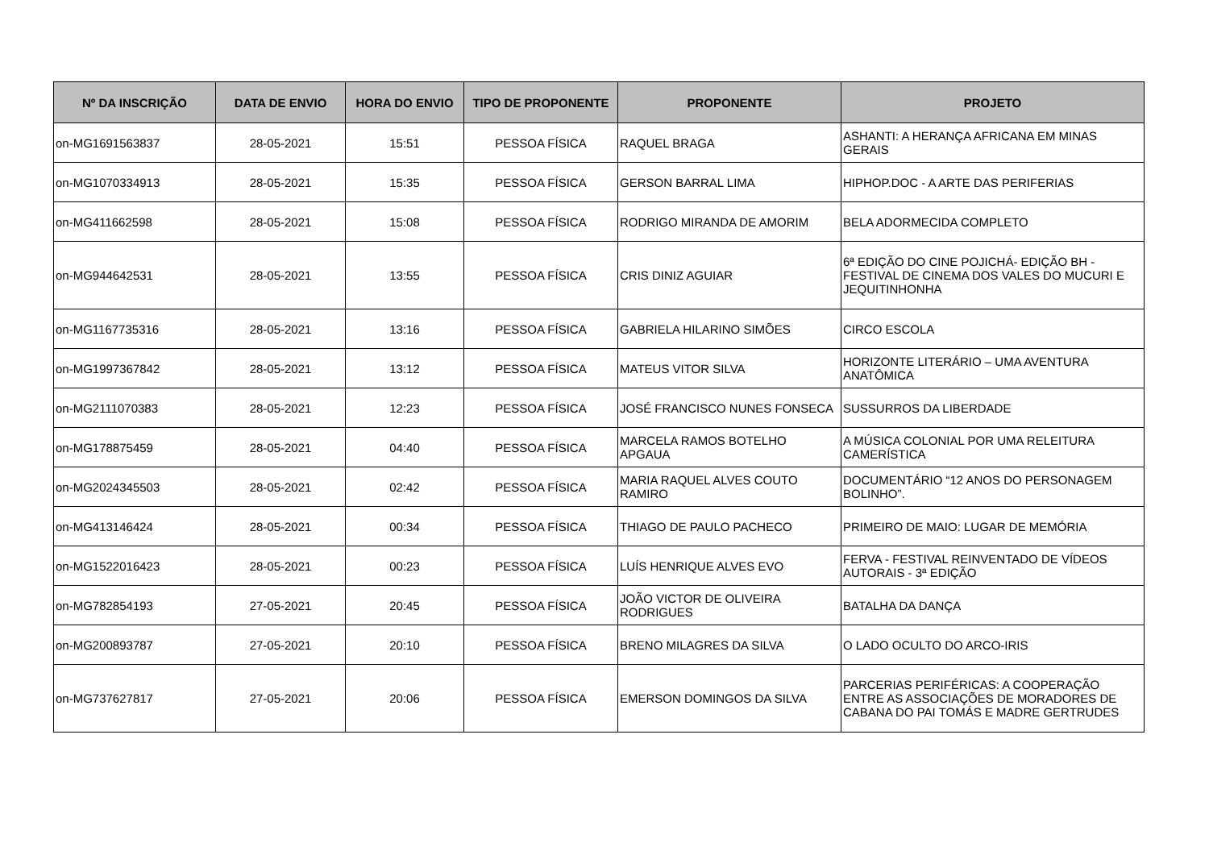| Nº DA INSCRIÇÃO | DATA DE ENVIO | HORA DO ENVIO | TIPO DE PROPONENTE | PROPONENTE | PROJETO |
| --- | --- | --- | --- | --- | --- |
| on-MG1691563837 | 28-05-2021 | 15:51 | PESSOA FÍSICA | RAQUEL BRAGA | ASHANTI: A HERANÇA AFRICANA EM MINAS GERAIS |
| on-MG1070334913 | 28-05-2021 | 15:35 | PESSOA FÍSICA | GERSON BARRAL LIMA | HIPHOP.DOC - A ARTE DAS PERIFERIAS |
| on-MG411662598 | 28-05-2021 | 15:08 | PESSOA FÍSICA | RODRIGO MIRANDA DE AMORIM | BELA ADORMECIDA COMPLETO |
| on-MG944642531 | 28-05-2021 | 13:55 | PESSOA FÍSICA | CRIS DINIZ AGUIAR | 6ª EDIÇÃO DO CINE POJICHÁ- EDIÇÃO BH - FESTIVAL DE CINEMA DOS VALES DO MUCURI E JEQUITINHONHA |
| on-MG1167735316 | 28-05-2021 | 13:16 | PESSOA FÍSICA | GABRIELA HILARINO SIMÕES | CIRCO ESCOLA |
| on-MG1997367842 | 28-05-2021 | 13:12 | PESSOA FÍSICA | MATEUS VITOR SILVA | HORIZONTE LITERÁRIO – UMA AVENTURA ANATÔMICA |
| on-MG2111070383 | 28-05-2021 | 12:23 | PESSOA FÍSICA | JOSÉ FRANCISCO NUNES FONSECA | SUSSURROS DA LIBERDADE |
| on-MG178875459 | 28-05-2021 | 04:40 | PESSOA FÍSICA | MARCELA RAMOS BOTELHO APGAUA | A MÚSICA COLONIAL POR UMA RELEITURA CAMERÍSTICA |
| on-MG2024345503 | 28-05-2021 | 02:42 | PESSOA FÍSICA | MARIA RAQUEL ALVES COUTO RAMIRO | DOCUMENTÁRIO “12 ANOS DO PERSONAGEM BOLINHO”. |
| on-MG413146424 | 28-05-2021 | 00:34 | PESSOA FÍSICA | THIAGO DE PAULO PACHECO | PRIMEIRO DE MAIO: LUGAR DE MEMÓRIA |
| on-MG1522016423 | 28-05-2021 | 00:23 | PESSOA FÍSICA | LUÍS HENRIQUE ALVES EVO | FERVA - FESTIVAL REINVENTADO DE VÍDEOS AUTORAIS - 3ª EDIÇÃO |
| on-MG782854193 | 27-05-2021 | 20:45 | PESSOA FÍSICA | JOÃO VICTOR DE OLIVEIRA RODRIGUES | BATALHA DA DANÇA |
| on-MG200893787 | 27-05-2021 | 20:10 | PESSOA FÍSICA | BRENO MILAGRES DA SILVA | O LADO OCULTO DO ARCO-IRIS |
| on-MG737627817 | 27-05-2021 | 20:06 | PESSOA FÍSICA | EMERSON DOMINGOS DA SILVA | PARCERIAS PERIFÉRICAS: A COOPERAÇÃO ENTRE AS ASSOCIAÇÕES DE MORADORES DE CABANA DO PAI TOMÁS E MADRE GERTRUDES |